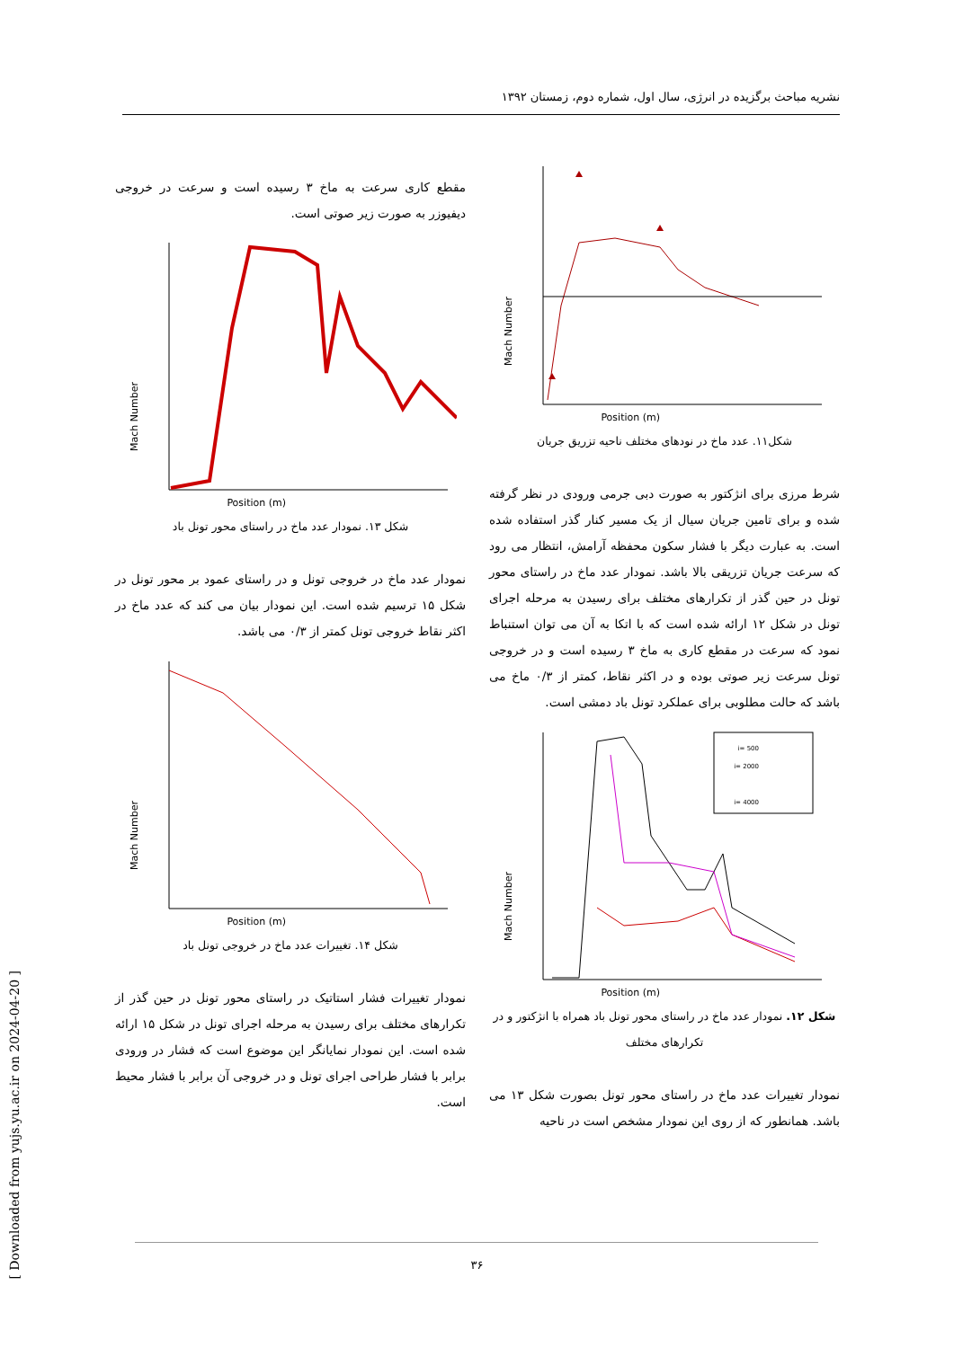نشریه مباحث برگزیده در انرژی، سال اول، شماره دوم، زمستان ۱۳۹۲
Mach Number
Position (m)
شکل۱۱. عدد ماخ در نودهای مختلف ناحیه تزریق جریان
شرط مرزی برای انژکتور به صورت دبی جرمی ورودی در نظر گرفته شده و برای تامین جریان سیال از یک مسیر کنار گذر استفاده شده است. به عبارت دیگر با فشار سکون محفظه آرامش، انتظار می رود که سرعت جریان تزریقی بالا باشد. نمودار عدد ماخ در راستای محور تونل در حین گذر از تکرارهای مختلف برای رسیدن به مرحله اجرای تونل در شکل ۱۲ ارائه شده است که با اتکا به آن می توان استنباط نمود که سرعت در مقطع کاری به ماخ ۳ رسیده است و در خروجی تونل سرعت زیر صوتی بوده و در اکثر نقاط، کمتر از ۰/۳ ماخ می باشد که حالت مطلوبی برای عملکرد تونل باد دمشی است.
Mach Number
Position (m)
i= 500
i= 2000
i= 4000
شکل ۱۲. نمودار عدد ماخ در راستای محور تونل باد همراه با انژکتور و در تکرارهای مختلف
نمودار تغییرات عدد ماخ در راستای محور تونل بصورت شکل ۱۳ می باشد. همانطور که از روی این نمودار مشخص است در ناحیه
مقطع کاری سرعت به ماخ ۳ رسیده است و سرعت در خروجی دیفیوزر به صورت زیر صوتی است.
Mach Number
Position (m)
شکل ۱۳. نمودار عدد ماخ در راستای محور تونل باد
نمودار عدد ماخ در خروجی تونل و در راستای عمود بر محور تونل در شکل ۱۵ ترسیم شده است. این نمودار بیان می کند که عدد ماخ در اکثر نقاط خروجی تونل کمتر از ۰/۳ می باشد.
Mach Number
Position (m)
شکل ۱۴. تغییرات عدد ماخ در خروجی تونل باد
نمودار تغییرات فشار استاتیک در راستای محور تونل در حین گذر از تکرارهای مختلف برای رسیدن به مرحله اجرای تونل در شکل ۱۵ ارائه شده است. این نمودار نمایانگر این موضوع است که فشار در ورودی برابر با فشار طراحی اجرای تونل و در خروجی آن برابر با فشار محیط است.
۳۶
[ Downloaded from yujs.yu.ac.ir on 2024-04-20 ]